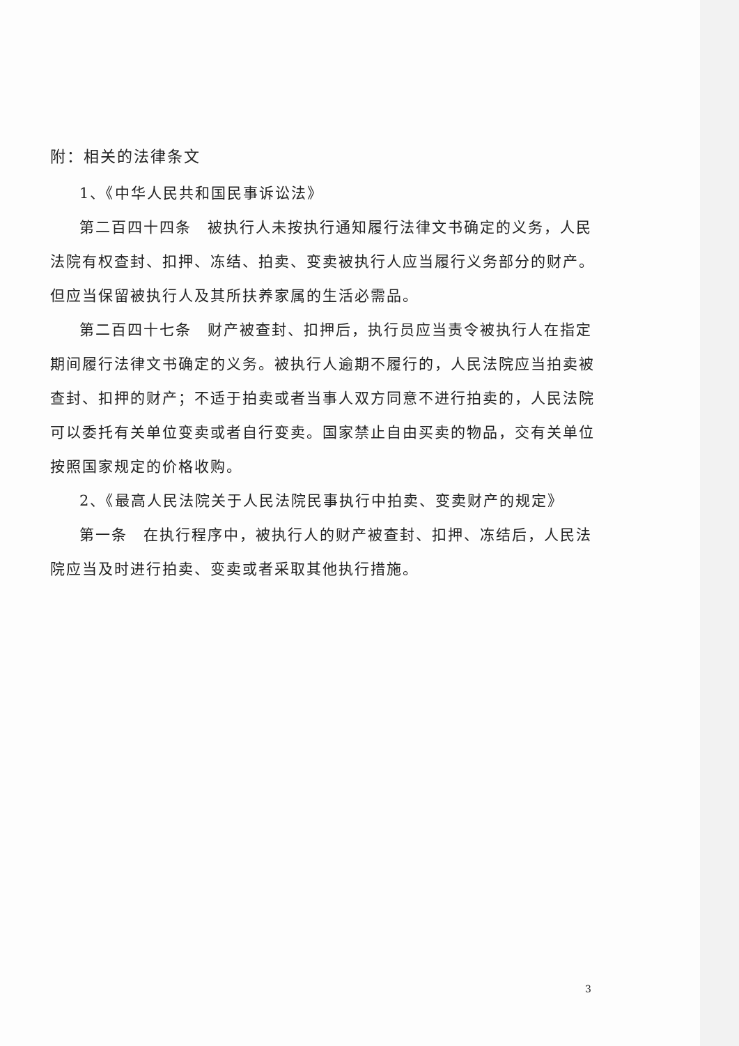附：相关的法律条文
1、《中华人民共和国民事诉讼法》
第二百四十四条　被执行人未按执行通知履行法律文书确定的义务，人民法院有权查封、扣押、冻结、拍卖、变卖被执行人应当履行义务部分的财产。但应当保留被执行人及其所扶养家属的生活必需品。
第二百四十七条　财产被查封、扣押后，执行员应当责令被执行人在指定期间履行法律文书确定的义务。被执行人逾期不履行的，人民法院应当拍卖被查封、扣押的财产；不适于拍卖或者当事人双方同意不进行拍卖的，人民法院可以委托有关单位变卖或者自行变卖。国家禁止自由买卖的物品，交有关单位按照国家规定的价格收购。
2、《最高人民法院关于人民法院民事执行中拍卖、变卖财产的规定》
第一条　在执行程序中，被执行人的财产被查封、扣押、冻结后，人民法院应当及时进行拍卖、变卖或者采取其他执行措施。
3